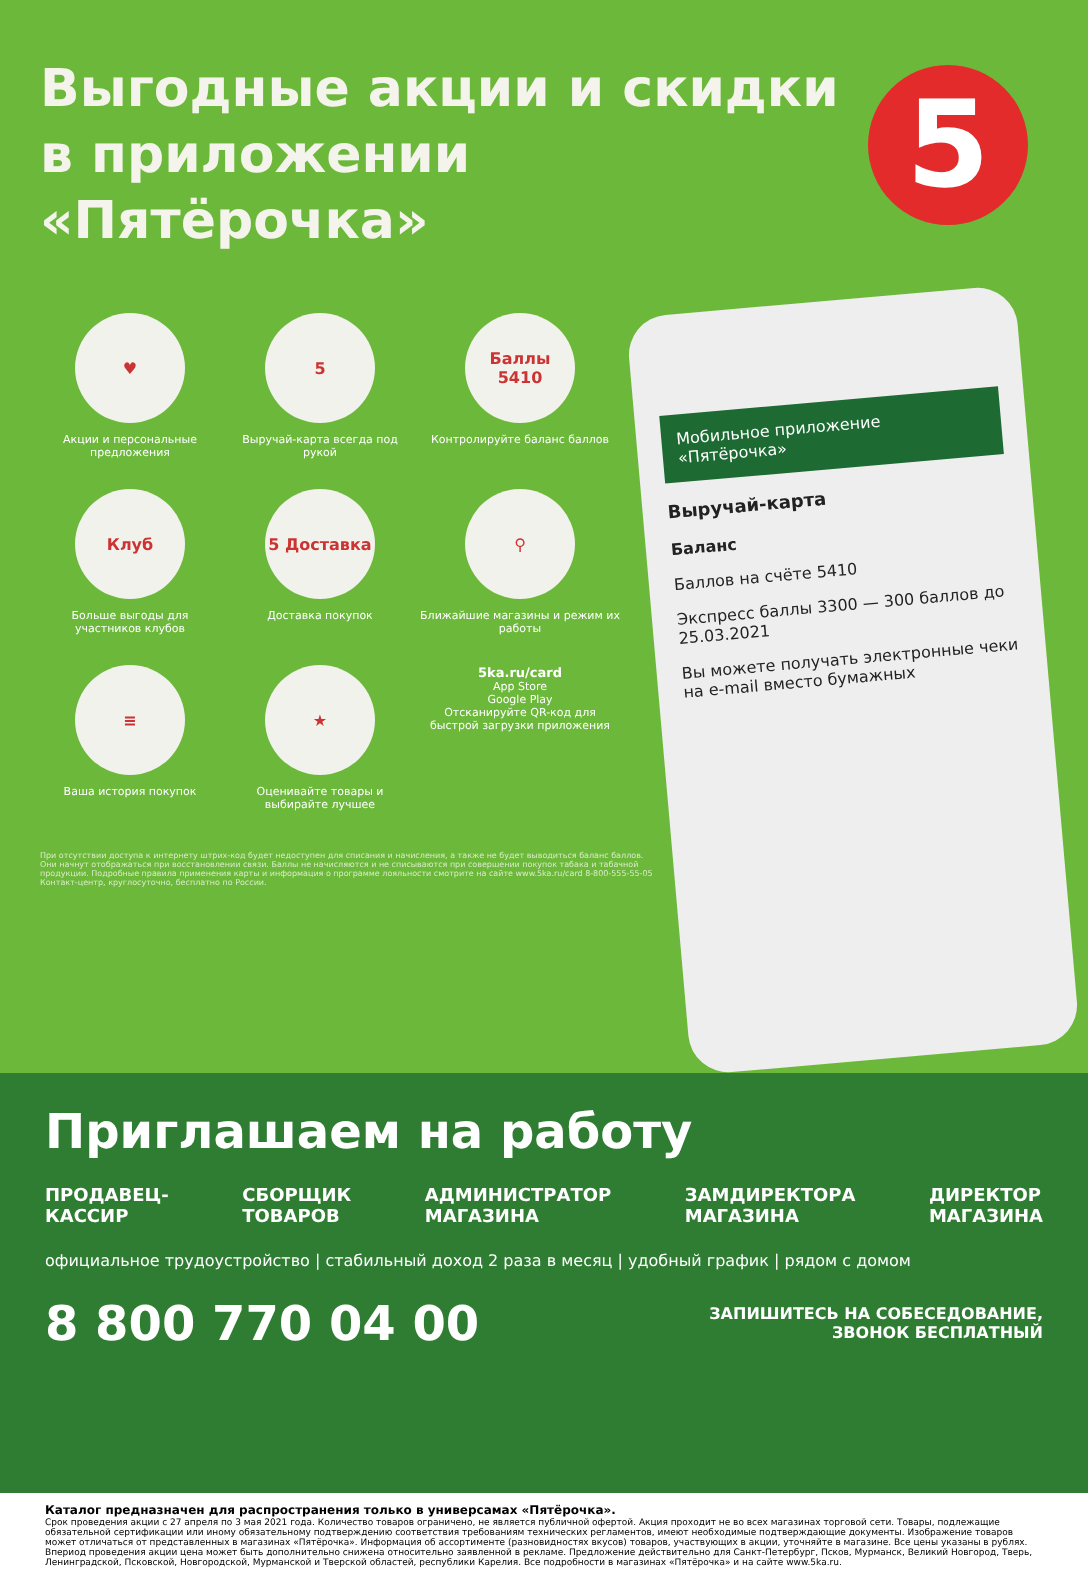Выгодные акции и скидки в приложении «Пятёрочка»
5
♥
Акции и персональные предложения
5
Выручай-карта всегда под рукой
Баллы 5410
Контролируйте баланс баллов
Клуб
Больше выгоды для участников клубов
5 Доставка
Доставка покупок
⚲
Ближайшие магазины и режим их работы
≡
Ваша история покупок
★
Оценивайте товары и выбирайте лучшее
5ka.ru/card
App Store
Google Play
Отсканируйте QR-код для быстрой загрузки приложения
При отсутствии доступа к интернету штрих-код будет недоступен для списания и начисления, а также не будет выводиться баланс баллов. Они начнут отображаться при восстановлении связи. Баллы не начисляются и не списываются при совершении покупок табака и табачной продукции. Подробные правила применения карты и информация о программе лояльности смотрите на сайте www.5ka.ru/card 8-800-555-55-05 Контакт-центр, круглосуточно, бесплатно по России.
Мобильное приложение «Пятёрочка»
Выручай-карта
Баланс
Баллов на счёте 5410
Экспресс баллы 3300 — 300 баллов до 25.03.2021
Вы можете получать электронные чеки на e-mail вместо бумажных
Приглашаем на работу
ПРОДАВЕЦ-
КАССИР
СБОРЩИК
ТОВАРОВ
АДМИНИСТРАТОР
МАГАЗИНА
ЗАМДИРЕКТОРА
МАГАЗИНА
ДИРЕКТОР
МАГАЗИНА
официальное трудоустройство | стабильный доход 2 раза в месяц | удобный график | рядом с домом
8 800 770 04 00
ЗАПИШИТЕСЬ НА СОБЕСЕДОВАНИЕ,
ЗВОНОК БЕСПЛАТНЫЙ
Каталог предназначен для распространения только в универсамах «Пятёрочка».
Срок проведения акции с 27 апреля по 3 мая 2021 года. Количество товаров ограничено, не является публичной офертой. Акция проходит не во всех магазинах торговой сети. Товары, подлежащие обязательной сертификации или иному обязательному подтверждению соответствия требованиям технических регламентов, имеют необходимые подтверждающие документы. Изображение товаров может отличаться от представленных в магазинах «Пятёрочка». Информация об ассортименте (разновидностях вкусов) товаров, участвующих в акции, уточняйте в магазине. Все цены указаны в рублях. Впериод проведения акции цена может быть дополнительно снижена относительно заявленной в рекламе. Предложение действительно для Санкт-Петербург, Псков, Мурманск, Великий Новгород, Тверь, Ленинградской, Псковской, Новгородской, Мурманской и Тверской областей, республики Карелия. Все подробности в магазинах «Пятёрочка» и на сайте www.5ka.ru.